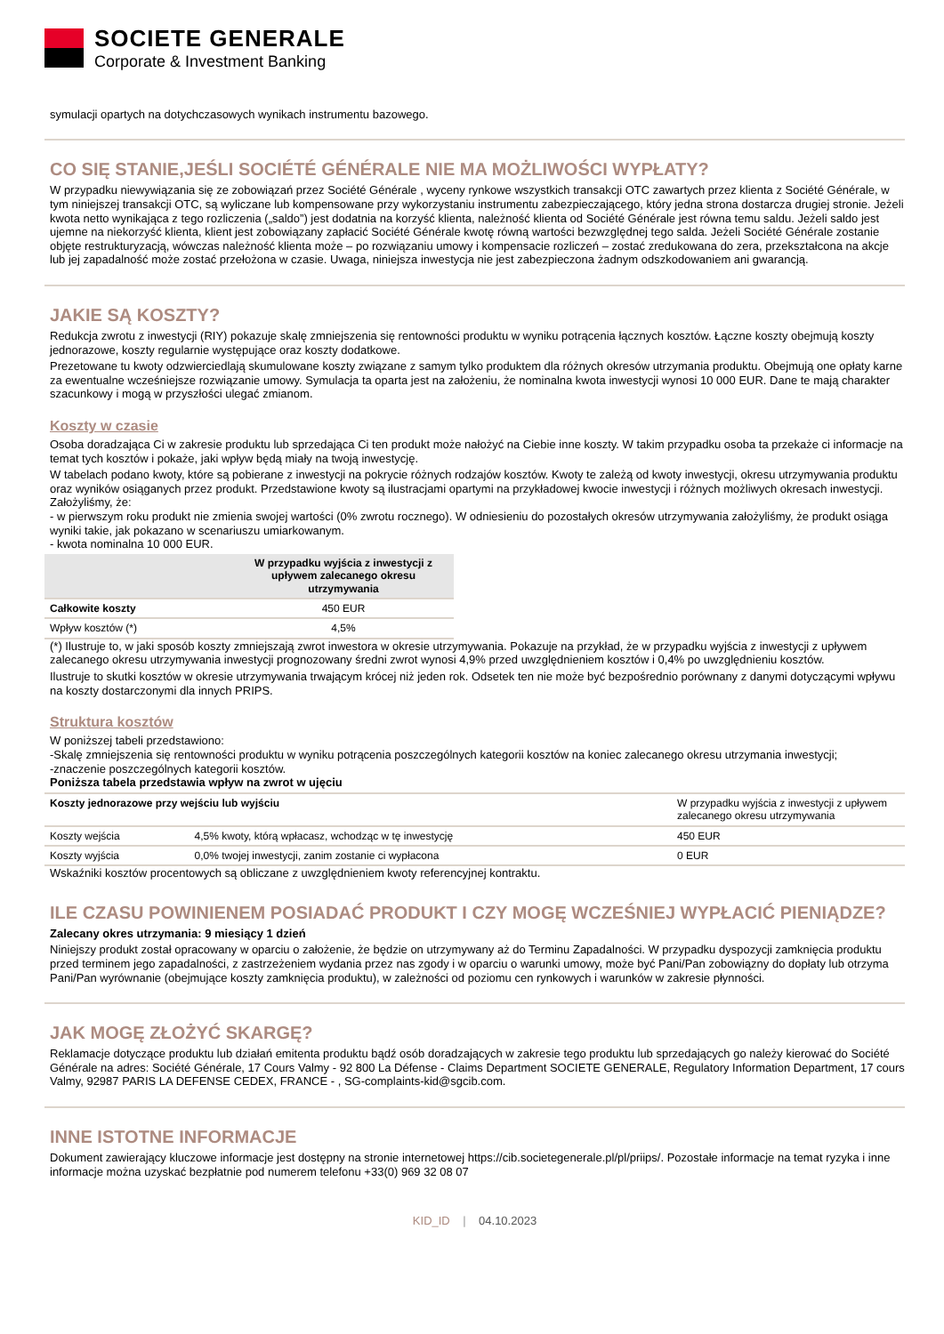SOCIETE GENERALE
Corporate & Investment Banking
symulacji opartych na dotychczasowych wynikach instrumentu bazowego.
CO SIĘ STANIE,JEŚLI SOCIÉTÉ GÉNÉRALE NIE MA MOŻLIWOŚCI WYPŁATY?
W przypadku niewywiązania się ze zobowiązań przez Société Générale , wyceny rynkowe wszystkich transakcji OTC zawartych przez klienta z Société Générale, w tym niniejszej transakcji OTC, są wyliczane lub kompensowane przy wykorzystaniu instrumentu zabezpieczającego, który jedna strona dostarcza drugiej stronie. Jeżeli kwota netto wynikająca z tego rozliczenia („saldo”) jest dodatnia na korzyść klienta, należność klienta od Société Générale jest równa temu saldu. Jeżeli saldo jest ujemne na niekorzyść klienta, klient jest zobowiązany zapłacić Société Générale kwotę równą wartości bezwzględnej tego salda. Jeżeli Société Générale zostanie objęte restrukturyzacją, wówczas należność klienta może – po rozwiązaniu umowy i kompensacie rozliczeń – zostać zredukowana do zera, przekształcona na akcje lub jej zapadalność może zostać przełożona w czasie. Uwaga, niniejsza inwestycja nie jest zabezpieczona żadnym odszkodowaniem ani gwarancją.
JAKIE SĄ KOSZTY?
Redukcja zwrotu z inwestycji (RIY) pokazuje skalę zmniejszenia się rentowności produktu w wyniku potrącenia łącznych kosztów. Łączne koszty obejmują koszty jednorazowe, koszty regularnie występujące oraz koszty dodatkowe.
Prezetowane tu kwoty odzwierciedlają skumulowane koszty związane z samym tylko produktem dla różnych okresów utrzymania produktu. Obejmują one opłaty karne za ewentualne wcześniejsze rozwiązanie umowy. Symulacja ta oparta jest na założeniu, że nominalna kwota inwestycji wynosi 10 000 EUR. Dane te mają charakter szacunkowy i mogą w przyszłości ulegać zmianom.
Koszty w czasie
Osoba doradzająca Ci w zakresie produktu lub sprzedająca Ci ten produkt może nałożyć na Ciebie inne koszty. W takim przypadku osoba ta przekaże ci informacje na temat tych kosztów i pokaże, jaki wpływ będą miały na twoją inwestycję.
W tabelach podano kwoty, które są pobierane z inwestycji na pokrycie różnych rodzajów kosztów. Kwoty te zależą od kwoty inwestycji, okresu utrzymywania produktu oraz wyników osiąganych przez produkt. Przedstawione kwoty są ilustracjami opartymi na przykładowej kwocie inwestycji i różnych możliwych okresach inwestycji.
Założyliśmy, że:
- w pierwszym roku produkt nie zmienia swojej wartości (0% zwrotu rocznego). W odniesieniu do pozostałych okresów utrzymywania założyliśmy, że produkt osiąga wyniki takie, jak pokazano w scenariuszu umiarkowanym.
- kwota nominalna 10 000 EUR.
| | W przypadku wyjścia z inwestycji z upływem zalecanego okresu utrzymywania |
| --- | --- |
| Całkowite koszty | 450 EUR |
| Wpływ kosztów (*) | 4,5% |
(*) Ilustruje to, w jaki sposób koszty zmniejszają zwrot inwestora w okresie utrzymywania. Pokazuje na przykład, że w przypadku wyjścia z inwestycji z upływem zalecanego okresu utrzymywania inwestycji prognozowany średni zwrot wynosi 4,9% przed uwzględnieniem kosztów i 0,4% po uwzględnieniu kosztów.
Ilustruje to skutki kosztów w okresie utrzymywania trwającym krócej niż jeden rok. Odsetek ten nie może być bezpośrednio porównany z danymi dotyczącymi wpływu na koszty dostarczonymi dla innych PRIPS.
Struktura kosztów
W poniższej tabeli przedstawiono:
-Skalę zmniejszenia się rentowności produktu w wyniku potrącenia poszczególnych kategorii kosztów na koniec zalecanego okresu utrzymania inwestycji;
-znaczenie poszczególnych kategorii kosztów.
Poniższa tabela przedstawia wpływ na zwrot w ujęciu
| Koszty jednorazowe przy wejściu lub wyjściu | | W przypadku wyjścia z inwestycji z upływem zalecanego okresu utrzymywania |
| Koszty wejścia | 4,5% kwoty, którą wpłacasz, wchodząc w tę inwestycję | 450 EUR |
| Koszty wyjścia | 0,0% twojej inwestycji, zanim zostanie ci wypłacona | 0 EUR |
Wskaźniki kosztów procentowych są obliczane z uwzględnieniem kwoty referencyjnej kontraktu.
ILE CZASU POWINIENEM POSIADAĆ PRODUKT I CZY MOGĘ WCZEŚNIEJ WYPŁACIĆ PIENIĄDZE?
Zalecany okres utrzymania: 9 miesiący 1 dzień
Niniejszy produkt został opracowany w oparciu o założenie, że będzie on utrzymywany aż do Terminu Zapadalności. W przypadku dyspozycji zamknięcia produktu przed terminem jego zapadalności, z zastrzeżeniem wydania przez nas zgody i w oparciu o warunki umowy, może być Pani/Pan zobowiązny do dopłaty lub otrzyma Pani/Pan wyrównanie (obejmujące koszty zamknięcia produktu), w zależności od poziomu cen rynkowych i warunków w zakresie płynności.
JAK MOGĘ ZŁOŻYĆ SKARGĘ?
Reklamacje dotyczące produktu lub działań emitenta produktu bądź osób doradzających w zakresie tego produktu lub sprzedających go należy kierować do Société Générale na adres: Société Générale, 17 Cours Valmy - 92 800 La Défense - Claims Department SOCIETE GENERALE, Regulatory Information Department, 17 cours Valmy, 92987 PARIS LA DEFENSE CEDEX, FRANCE - , SG-complaints-kid@sgcib.com.
INNE ISTOTNE INFORMACJE
Dokument zawierający kluczowe informacje jest dostępny na stronie internetowej https://cib.societegenerale.pl/pl/priips/. Pozostałe informacje na temat ryzyka i inne informacje można uzyskać bezpłatnie pod numerem telefonu +33(0) 969 32 08 07
KID_ID | 04.10.2023